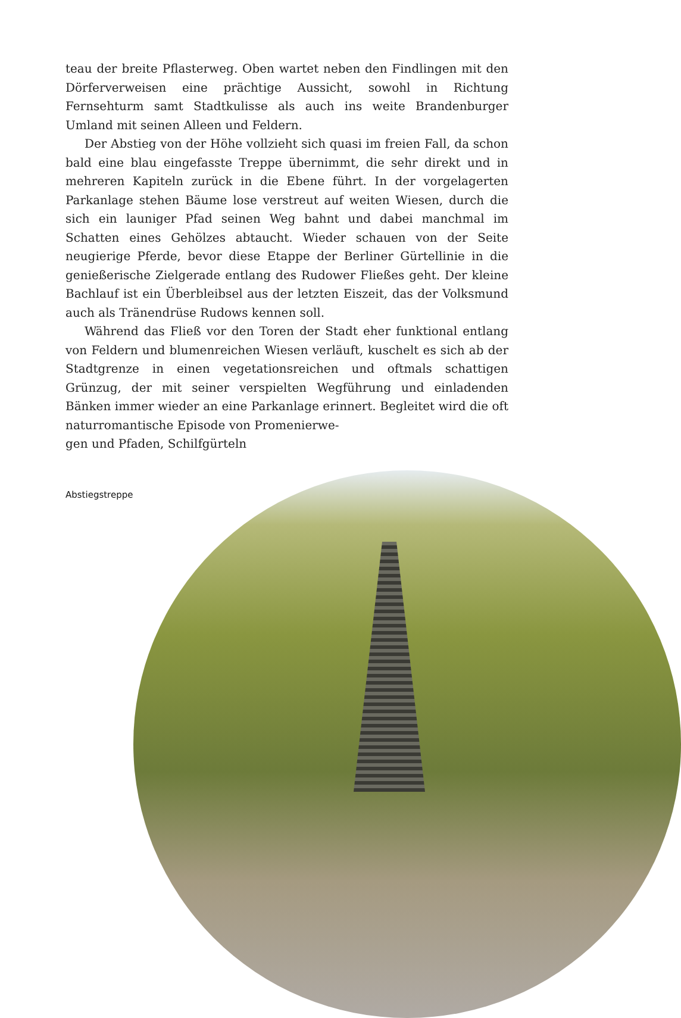teau der breite Pflasterweg. Oben wartet neben den Findlingen mit den Dörferverweisen eine prächtige Aussicht, sowohl in Richtung Fernsehturm samt Stadtkulisse als auch ins weite Brandenburger Umland mit seinen Alleen und Feldern.
Der Abstieg von der Höhe vollzieht sich quasi im freien Fall, da schon bald eine blau eingefasste Treppe übernimmt, die sehr direkt und in mehreren Kapiteln zurück in die Ebene führt. In der vorgelagerten Parkanlage stehen Bäume lose verstreut auf weiten Wiesen, durch die sich ein launiger Pfad seinen Weg bahnt und dabei manchmal im Schatten eines Gehölzes abtaucht. Wieder schauen von der Seite neugierige Pferde, bevor diese Etappe der Berliner Gürtellinie in die genießerische Zielgerade entlang des Rudower Fließes geht. Der kleine Bachlauf ist ein Überbleibsel aus der letzten Eiszeit, das der Volksmund auch als Tränendrüse Rudows kennen soll.
Während das Fließ vor den Toren der Stadt eher funktional entlang von Feldern und blumenreichen Wiesen verläuft, kuschelt es sich ab der Stadtgrenze in einen vegetationsreichen und oftmals schattigen Grünzug, der mit seiner verspielten Wegführung und einladenden Bänken immer wieder an eine Parkanlage erinnert. Begleitet wird die oft naturromantische Episode von Promenierwe-
gen und Pfaden, Schilfgürteln
Abstiegstreppe